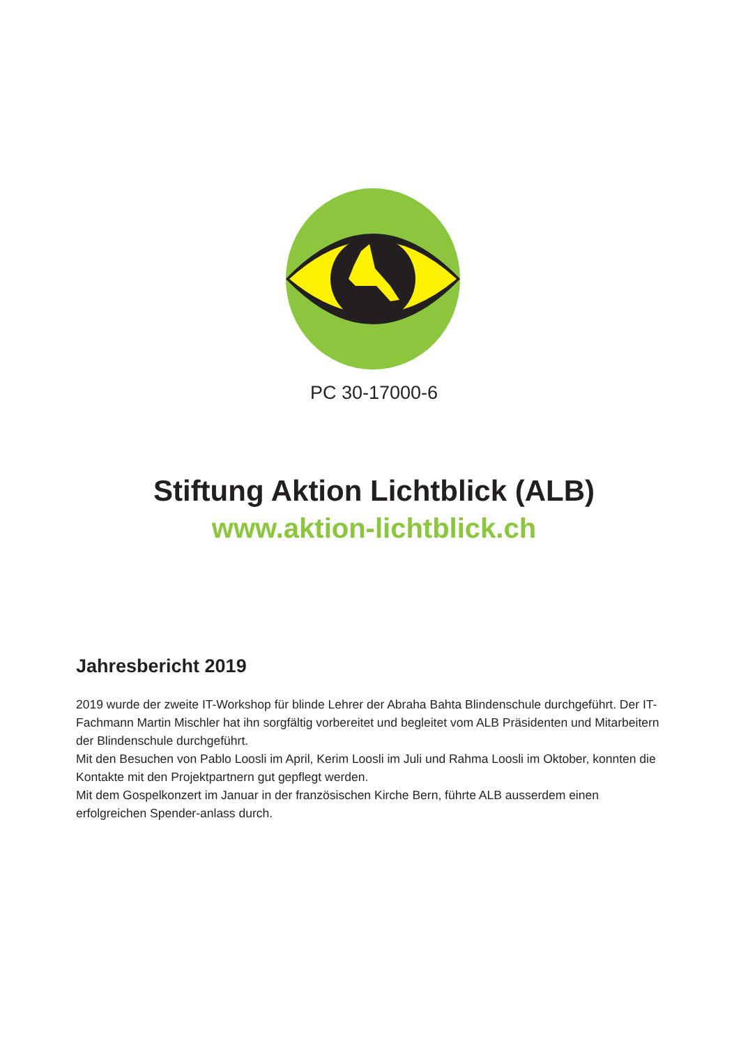PC 30-17000-6
Stiftung Aktion Lichtblick (ALB)
www.aktion-lichtblick.ch
Jahresbericht 2019
2019 wurde der zweite IT-Workshop für blinde Lehrer der Abraha Bahta Blindenschule durchgeführt. Der IT-Fachmann Martin Mischler hat ihn sorgfältig vorbereitet und begleitet vom ALB Präsidenten und Mitarbeitern der Blindenschule durchgeführt.
Mit den Besuchen von Pablo Loosli im April, Kerim Loosli im Juli und Rahma Loosli im Oktober, konnten die Kontakte mit den Projektpartnern gut gepflegt werden.
Mit dem Gospelkonzert im Januar in der französischen Kirche Bern, führte ALB ausserdem einen erfolgreichen Spender-anlass durch.